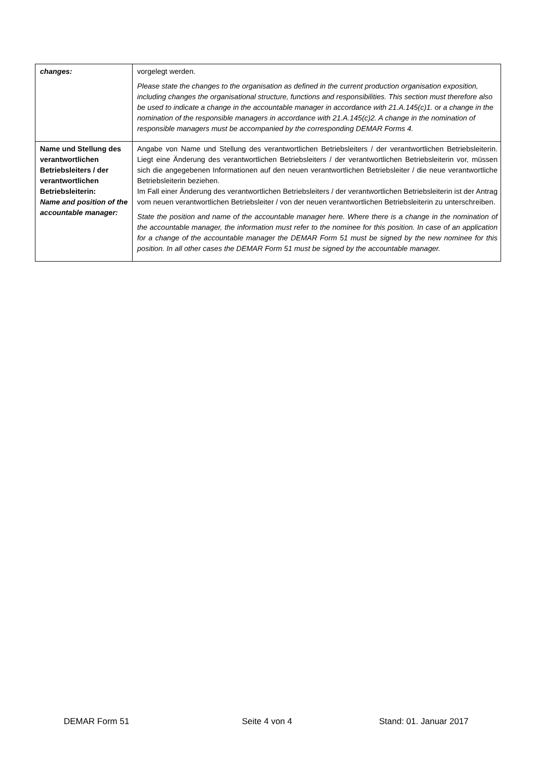| changes: | vorgelegt werden. Please state the changes to the organisation as defined in the current production organisation exposition, including changes the organisational structure, functions and responsibilities. This section must therefore also be used to indicate a change in the accountable manager in accordance with 21.A.145(c)1. or a change in the nomination of the responsible managers in accordance with 21.A.145(c)2. A change in the nomination of responsible managers must be accompanied by the corresponding DEMAR Forms 4. |
| Name und Stellung des verantwortlichen Betriebsleiters / der verantwortlichen Betriebsleiterin: Name and position of the accountable manager: | Angabe von Name und Stellung des verantwortlichen Betriebsleiters / der verantwortlichen Betriebsleiterin. Liegt eine Änderung des verantwortlichen Betriebsleiters / der verantwortlichen Betriebsleiterin vor, müssen sich die angegebenen Informationen auf den neuen verantwortlichen Betriebsleiter / die neue verantwortliche Betriebsleiterin beziehen. Im Fall einer Änderung des verantwortlichen Betriebsleiters / der verantwortlichen Betriebsleiterin ist der Antrag vom neuen verantwortlichen Betriebsleiter / von der neuen verantwortlichen Betriebsleiterin zu unterschreiben. State the position and name of the accountable manager here. Where there is a change in the nomination of the accountable manager, the information must refer to the nominee for this position. In case of an application for a change of the accountable manager the DEMAR Form 51 must be signed by the new nominee for this position. In all other cases the DEMAR Form 51 must be signed by the accountable manager. |
DEMAR Form 51 Seite 4 von 4 Stand: 01. Januar 2017